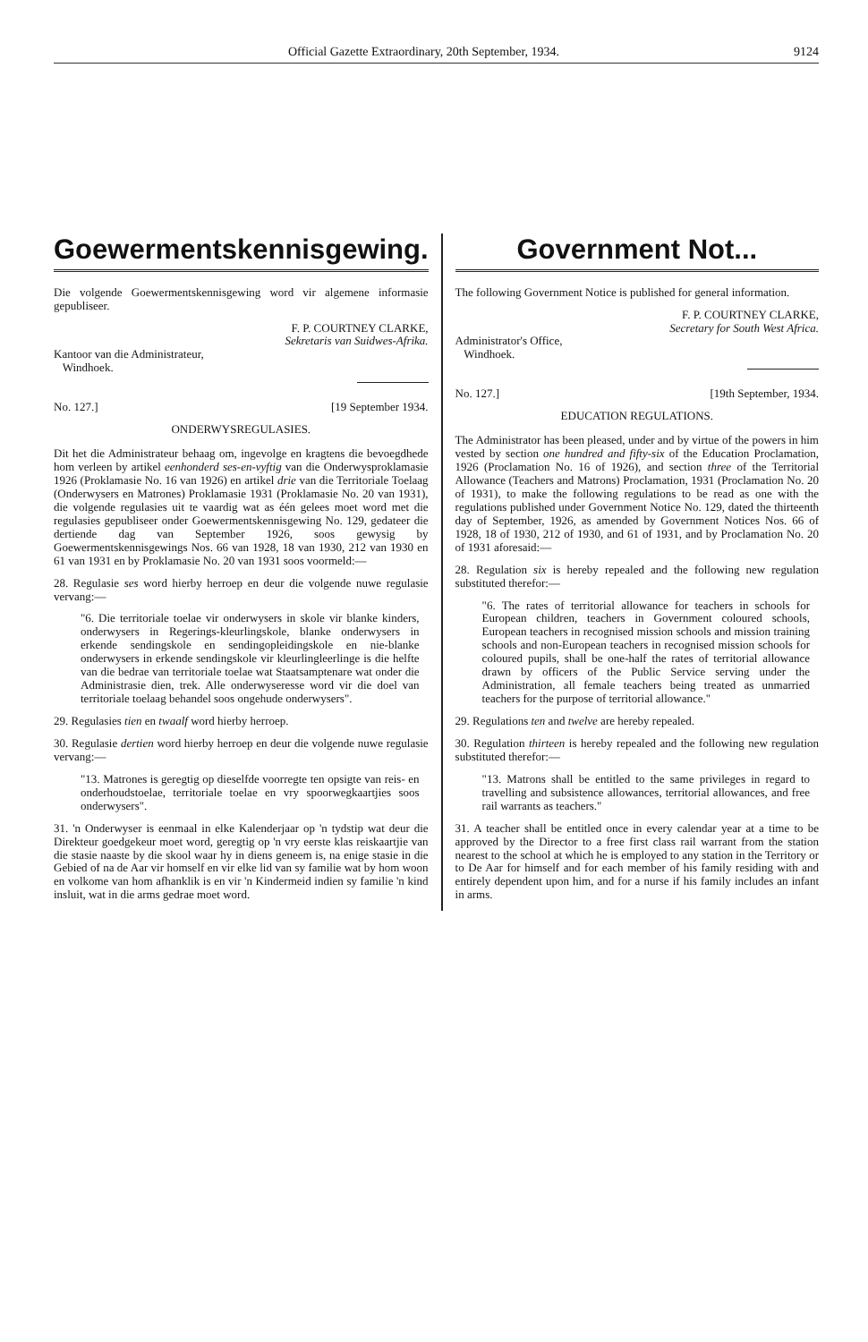Official Gazette Extraordinary, 20th September, 1934. 9124
Goewermentskennisgewing.
Die volgende Goewermentskennisgewing word vir algemene informasie gepubliseer.
F. P. COURTNEY CLARKE,
Sekretaris van Suidwes-Afrika.
Kantoor van die Administrateur,
Windhoek.
No. 127.] [19 September 1934.
ONDERWYSREGULASIES.
Dit het die Administrateur behaag om, ingevolge en kragtens die bevoegdhede hom verleen by artikel eenhonderd ses-en-vyftig van die Onderwysproklamasie 1926 (Proklamasie No. 16 van 1926) en artikel drie van die Territoriale Toelaag (Onderwysers en Matrones) Proklamasie 1931 (Proklamasie No. 20 van 1931), die volgende regulasies uit te vaardig wat as één gelees moet word met die regulasies gepubliseer onder Goewermentskennisgewing No. 129, gedateer die dertiende dag van September 1926, soos gewysig by Goewermentskennisgewings Nos. 66 van 1928, 18 van 1930, 212 van 1930 en 61 van 1931 en by Proklamasie No. 20 van 1931 soos voormeld:—
28. Regulasie ses word hierby herroep en deur die volgende nuwe regulasie vervang:—
"6. Die territoriale toelae vir onderwysers in skole vir blanke kinders, onderwysers in Regerings-kleurlingskole, blanke onderwysers in erkende sendingskole en sendingopleidingskole en nie-blanke onderwysers in erkende sendingskole vir kleurlingleerlinge is die helfte van die bedrae van territoriale toelae wat Staatsamptenare wat onder die Administrasie dien, trek. Alle onderwyseresse word vir die doel van territoriale toelaag behandel soos ongehude onderwysers".
29. Regulasies tien en twaalf word hierby herroep.
30. Regulasie dertien word hierby herroep en deur die volgende nuwe regulasie vervang:—
"13. Matrones is geregtig op dieselfde voorregte ten opsigte van reis- en onderhoudstoelae, territoriale toelae en vry spoorwegkaartjies soos onderwysers".
31. 'n Onderwyser is eenmaal in elke Kalenderjaar op 'n tydstip wat deur die Direkteur goedgekeur moet word, geregtig op 'n vry eerste klas reiskaartjie van die stasie naaste by die skool waar hy in diens geneem is, na enige stasie in die Gebied of na de Aar vir homself en vir elke lid van sy familie wat by hom woon en volkome van hom afhanklik is en vir 'n Kindermeid indien sy familie 'n kind insluit, wat in die arms gedrae moet word.
Government Not...
The following Government Notice is published for general information.
F. P. COURTNEY CLARKE,
Secretary for South West Africa.
Administrator's Office,
Windhoek.
No. 127.] [19th September, 1934.
EDUCATION REGULATIONS.
The Administrator has been pleased, under and by virtue of the powers in him vested by section one hundred and fifty-six of the Education Proclamation, 1926 (Proclamation No. 16 of 1926), and section three of the Territorial Allowance (Teachers and Matrons) Proclamation, 1931 (Proclamation No. 20 of 1931), to make the following regulations to be read as one with the regulations published under Government Notice No. 129, dated the thirteenth day of September, 1926, as amended by Government Notices Nos. 66 of 1928, 18 of 1930, 212 of 1930, and 61 of 1931, and by Proclamation No. 20 of 1931 aforesaid:—
28. Regulation six is hereby repealed and the following new regulation substituted therefor:—
"6. The rates of territorial allowance for teachers in schools for European children, teachers in Government coloured schools, European teachers in recognised mission schools and mission training schools and non-European teachers in recognised mission schools for coloured pupils, shall be one-half the rates of territorial allowance drawn by officers of the Public Service serving under the Administration, all female teachers being treated as unmarried teachers for the purpose of territorial allowance."
29. Regulations ten and twelve are hereby repealed.
30. Regulation thirteen is hereby repealed and the following new regulation substituted therefor:—
"13. Matrons shall be entitled to the same privileges in regard to travelling and subsistence allowances, territorial allowances, and free rail warrants as teachers."
31. A teacher shall be entitled once in every calendar year at a time to be approved by the Director to a free first class rail warrant from the station nearest to the school at which he is employed to any station in the Territory or to De Aar for himself and for each member of his family residing with and entirely dependent upon him, and for a nurse if his family includes an infant in arms.